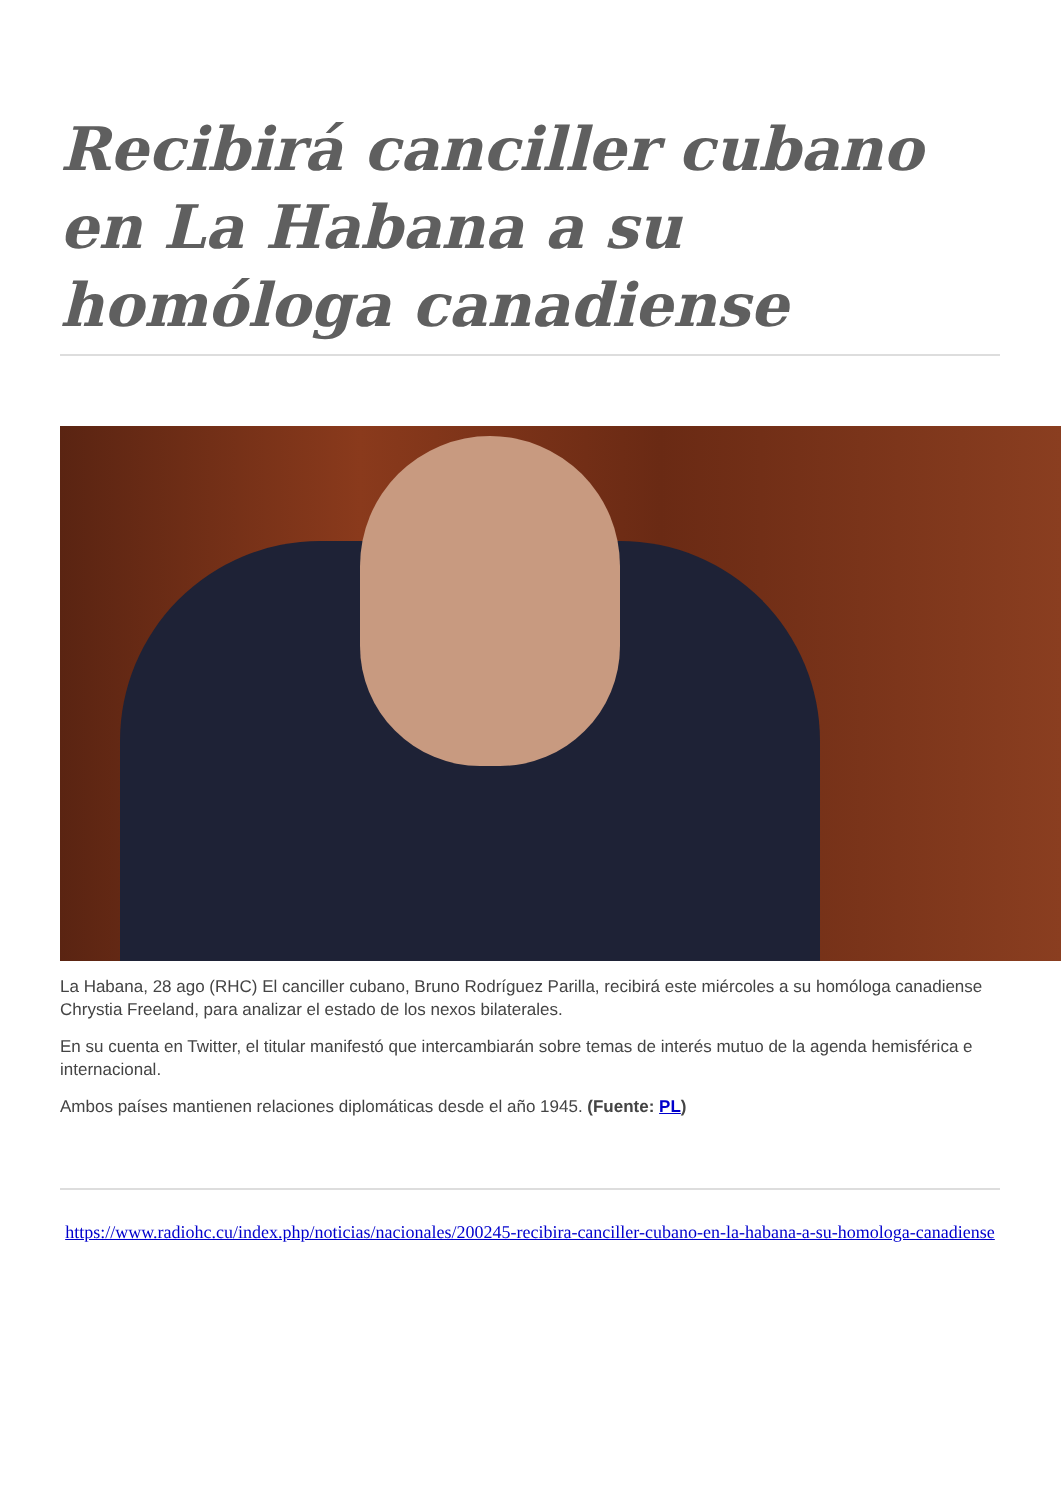Recibirá canciller cubano en La Habana a su homóloga canadiense
La Habana, 28 ago (RHC) El canciller cubano, Bruno Rodríguez Parilla, recibirá este miércoles a su homóloga canadiense Chrystia Freeland, para analizar el estado de los nexos bilaterales.
En su cuenta en Twitter, el titular manifestó que intercambiarán sobre temas de interés mutuo de la agenda hemisférica e internacional.
Ambos países mantienen relaciones diplomáticas desde el año 1945. (Fuente: PL)
https://www.radiohc.cu/index.php/noticias/nacionales/200245-recibira-canciller-cubano-en-la-habana-a-su-homologa-canadiense